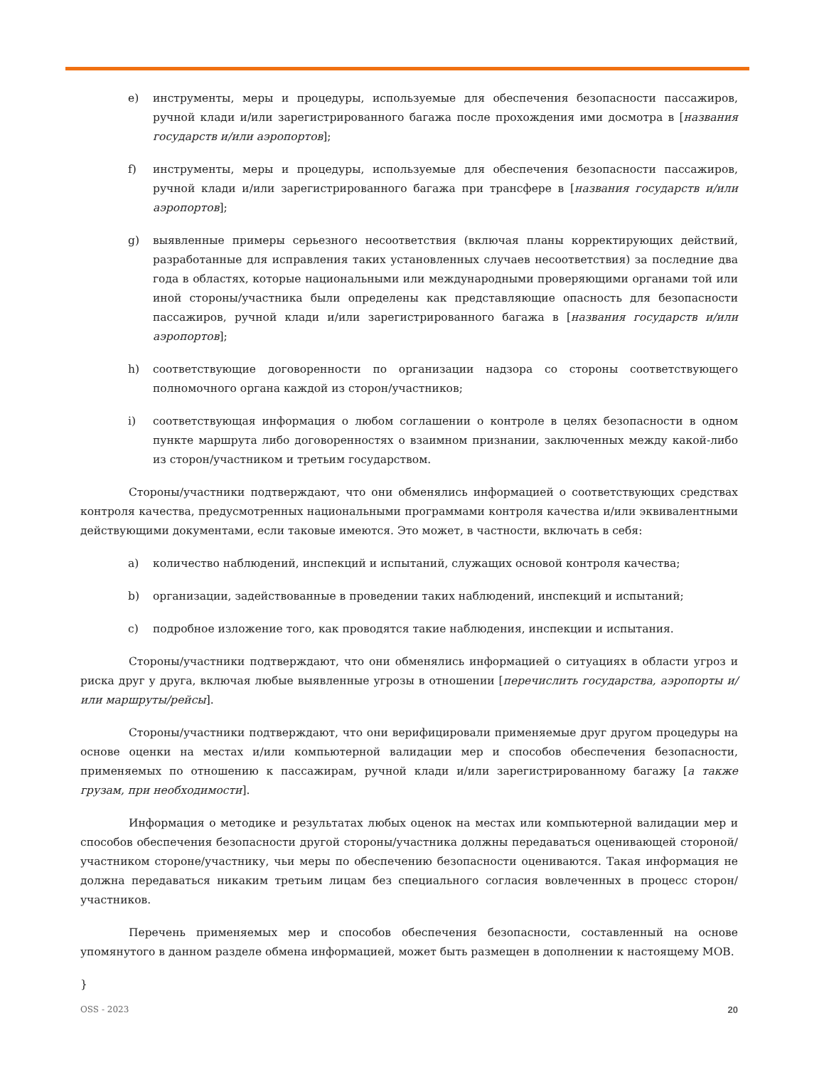e) инструменты, меры и процедуры, используемые для обеспечения безопасности пассажиров, ручной клади и/или зарегистрированного багажа после прохождения ими досмотра в [названия государств и/или аэропортов];
f) инструменты, меры и процедуры, используемые для обеспечения безопасности пассажиров, ручной клади и/или зарегистрированного багажа при трансфере в [названия государств и/или аэропортов];
g) выявленные примеры серьезного несоответствия (включая планы корректирующих действий, разработанные для исправления таких установленных случаев несоответствия) за последние два года в областях, которые национальными или международными проверяющими органами той или иной стороны/участника были определены как представляющие опасность для безопасности пассажиров, ручной клади и/или зарегистрированного багажа в [названия государств и/или аэропортов];
h) соответствующие договоренности по организации надзора со стороны соответствующего полномочного органа каждой из сторон/участников;
i) соответствующая информация о любом соглашении о контроле в целях безопасности в одном пункте маршрута либо договоренностях о взаимном признании, заключенных между какой-либо из сторон/участником и третьим государством.
Стороны/участники подтверждают, что они обменялись информацией о соответствующих средствах контроля качества, предусмотренных национальными программами контроля качества и/или эквивалентными действующими документами, если таковые имеются. Это может, в частности, включать в себя:
a) количество наблюдений, инспекций и испытаний, служащих основой контроля качества;
b) организации, задействованные в проведении таких наблюдений, инспекций и испытаний;
c) подробное изложение того, как проводятся такие наблюдения, инспекции и испытания.
Стороны/участники подтверждают, что они обменялись информацией о ситуациях в области угроз и риска друг у друга, включая любые выявленные угрозы в отношении [перечислить государства, аэропорты и/или маршруты/рейсы].
Стороны/участники подтверждают, что они верифицировали применяемые друг другом процедуры на основе оценки на местах и/или компьютерной валидации мер и способов обеспечения безопасности, применяемых по отношению к пассажирам, ручной клади и/или зарегистрированному багажу [а также грузам, при необходимости].
Информация о методике и результатах любых оценок на местах или компьютерной валидации мер и способов обеспечения безопасности другой стороны/участника должны передаваться оценивающей стороной/участником стороне/участнику, чьи меры по обеспечению безопасности оцениваются. Такая информация не должна передаваться никаким третьим лицам без специального согласия вовлеченных в процесс сторон/участников.
Перечень применяемых мер и способов обеспечения безопасности, составленный на основе упомянутого в данном разделе обмена информацией, может быть размещен в дополнении к настоящему МОВ.
}
OSS - 2023 20